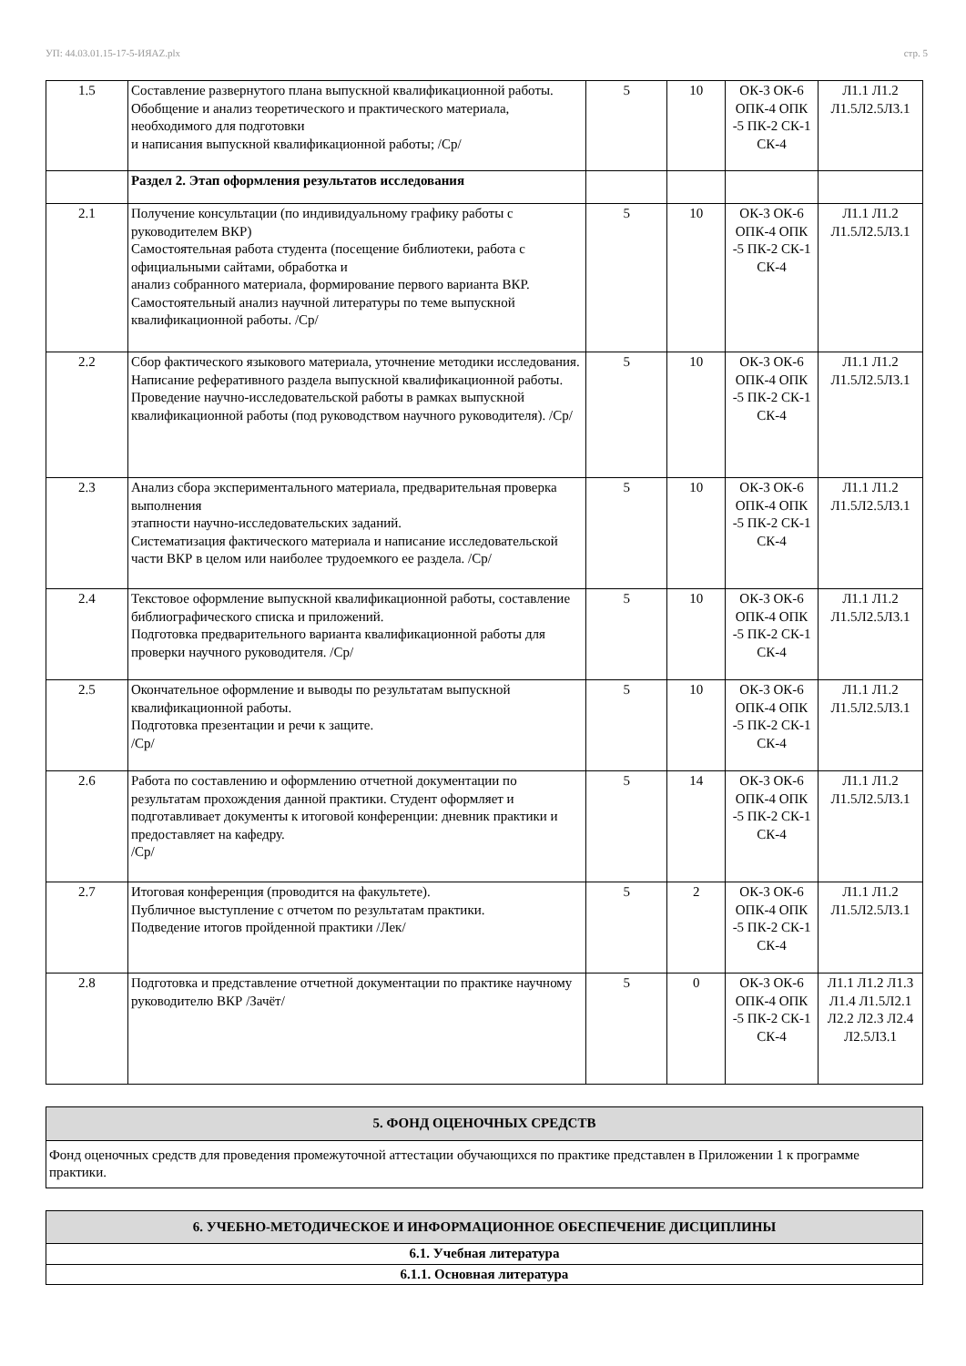УП: 44.03.01.15-17-5-ИЯАZ.plx стр. 5
| 1.5 | Составление развернутого плана выпускной квалификационной работы. Обобщение и анализ теоретического и практического материала, необходимого для подготовки и написания выпускной квалификационной работы; /Ср/ | 5 | 10 | ОК-3 ОК-6 ОПК-4 ОПК -5 ПК-2 СК-1 СК-4 | Л1.1 Л1.2 Л1.5Л2.5Л3.1 |
| | Раздел 2. Этап оформления результатов исследования | | | | |
| 2.1 | Получение консультации (по индивидуальному графику работы с руководителем ВКР) Самостоятельная работа студента (посещение библиотеки, работа с официальными сайтами, обработка и анализ собранного материала, формирование первого варианта ВКР. Самостоятельный анализ научной литературы по теме выпускной квалификационной работы. /Ср/ | 5 | 10 | ОК-3 ОК-6 ОПК-4 ОПК -5 ПК-2 СК-1 СК-4 | Л1.1 Л1.2 Л1.5Л2.5Л3.1 |
| 2.2 | Сбор фактического языкового материала, уточнение методики исследования. Написание реферативного раздела выпускной квалификационной работы. Проведение научно-исследовательской работы в рамках выпускной квалификационной работы (под руководством научного руководителя). /Ср/ | 5 | 10 | ОК-3 ОК-6 ОПК-4 ОПК -5 ПК-2 СК-1 СК-4 | Л1.1 Л1.2 Л1.5Л2.5Л3.1 |
| 2.3 | Анализ сбора экспериментального материала, предварительная проверка выполнения этапности научно-исследовательских заданий. Систематизация фактического материала и написание исследовательской части ВКР в целом или наиболее трудоемкого ее раздела. /Ср/ | 5 | 10 | ОК-3 ОК-6 ОПК-4 ОПК -5 ПК-2 СК-1 СК-4 | Л1.1 Л1.2 Л1.5Л2.5Л3.1 |
| 2.4 | Текстовое оформление выпускной квалификационной работы, составление библиографического списка и приложений. Подготовка предварительного варианта квалификационной работы для проверки научного руководителя. /Ср/ | 5 | 10 | ОК-3 ОК-6 ОПК-4 ОПК -5 ПК-2 СК-1 СК-4 | Л1.1 Л1.2 Л1.5Л2.5Л3.1 |
| 2.5 | Окончательное оформление и выводы по результатам выпускной квалификационной работы. Подготовка презентации и речи к защите. /Ср/ | 5 | 10 | ОК-3 ОК-6 ОПК-4 ОПК -5 ПК-2 СК-1 СК-4 | Л1.1 Л1.2 Л1.5Л2.5Л3.1 |
| 2.6 | Работа по составлению и оформлению отчетной документации по результатам прохождения данной практики. Студент оформляет и подготавливает документы к итоговой конференции: дневник практики и предоставляет на кафедру. /Ср/ | 5 | 14 | ОК-3 ОК-6 ОПК-4 ОПК -5 ПК-2 СК-1 СК-4 | Л1.1 Л1.2 Л1.5Л2.5Л3.1 |
| 2.7 | Итоговая конференция (проводится на факультете). Публичное выступление с отчетом по результатам практики. Подведение итогов пройденной практики /Лек/ | 5 | 2 | ОК-3 ОК-6 ОПК-4 ОПК -5 ПК-2 СК-1 СК-4 | Л1.1 Л1.2 Л1.5Л2.5Л3.1 |
| 2.8 | Подготовка и представление отчетной документации по практике научному руководителю ВКР /Зачёт/ | 5 | 0 | ОК-3 ОК-6 ОПК-4 ОПК -5 ПК-2 СК-1 СК-4 | Л1.1 Л1.2 Л1.3 Л1.4 Л1.5Л2.1 Л2.2 Л2.3 Л2.4 Л2.5Л3.1 |
| 5. ФОНД ОЦЕНОЧНЫХ СРЕДСТВ |
| Фонд оценочных средств для проведения промежуточной аттестации обучающихся по практике представлен в Приложении 1 к программе практики. |
| 6. УЧЕБНО-МЕТОДИЧЕСКОЕ И ИНФОРМАЦИОННОЕ ОБЕСПЕЧЕНИЕ ДИСЦИПЛИНЫ |
| 6.1. Учебная литература |
| 6.1.1. Основная литература |